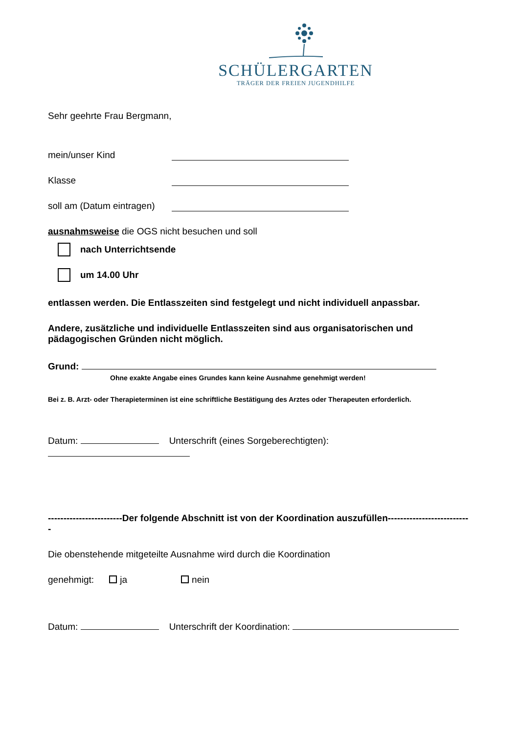SCHÜLERGARTEN
TRÄGER DER FREIEN JUGENDHILFE
Sehr geehrte Frau Bergmann,
mein/unser Kind
Klasse
soll am (Datum eintragen)
ausnahmsweise die OGS nicht besuchen und soll
nach Unterrichtsende
um 14.00 Uhr
entlassen werden. Die Entlasszeiten sind festgelegt und nicht individuell anpassbar.
Andere, zusätzliche und individuelle Entlasszeiten sind aus organisatorischen und pädagogischen Gründen nicht möglich.
Grund:
Ohne exakte Angabe eines Grundes kann keine Ausnahme genehmigt werden!
Bei z. B. Arzt- oder Therapieterminen ist eine schriftliche Bestätigung des Arztes oder Therapeuten erforderlich.
Datum: Unterschrift (eines Sorgeberechtigten):
------------------------Der folgende Abschnitt ist von der Koordination auszufüllen---------------------------
Die obenstehende mitgeteilte Ausnahme wird durch die Koordination
genehmigt: ja nein
Datum: Unterschrift der Koordination: